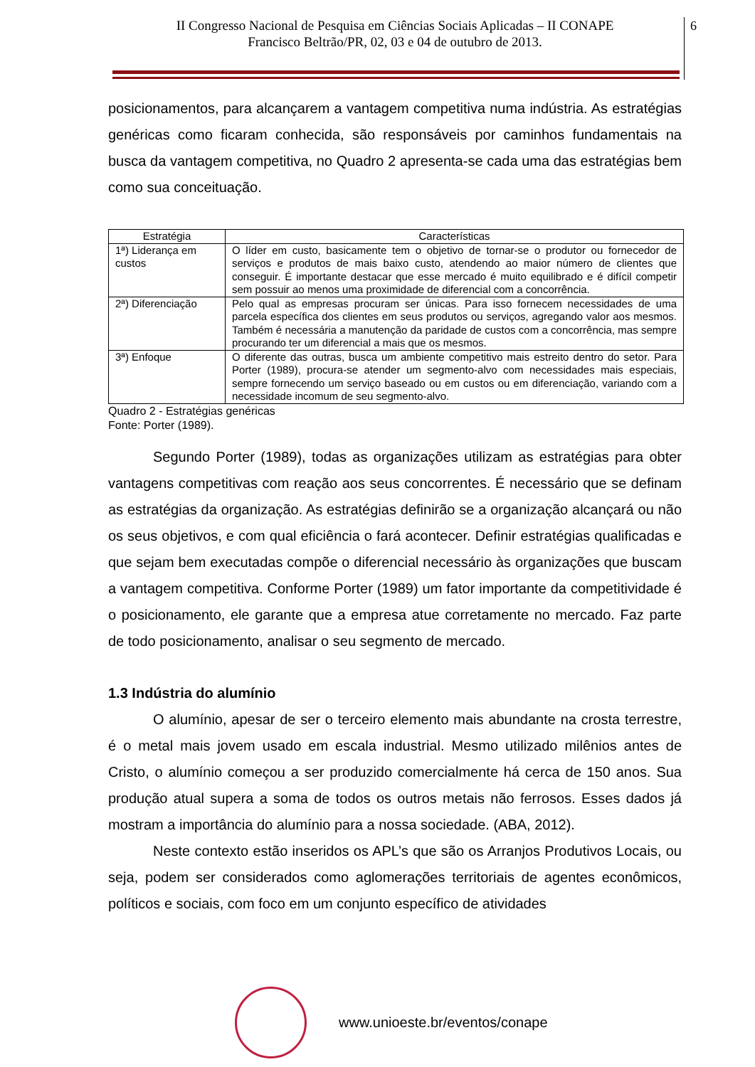II Congresso Nacional de Pesquisa em Ciências Sociais Aplicadas – II CONAPE
Francisco Beltrão/PR, 02, 03 e 04 de outubro de 2013.
6
posicionamentos, para alcançarem a vantagem competitiva numa indústria. As estratégias genéricas como ficaram conhecida, são responsáveis por caminhos fundamentais na busca da vantagem competitiva, no Quadro 2 apresenta-se cada uma das estratégias bem como sua conceituação.
| Estratégia | Características |
| --- | --- |
| 1ª) Liderança em custos | O líder em custo, basicamente tem o objetivo de tornar-se o produtor ou fornecedor de serviços e produtos de mais baixo custo, atendendo ao maior número de clientes que conseguir. É importante destacar que esse mercado é muito equilibrado e é difícil competir sem possuir ao menos uma proximidade de diferencial com a concorrência. |
| 2ª) Diferenciação | Pelo qual as empresas procuram ser únicas. Para isso fornecem necessidades de uma parcela específica dos clientes em seus produtos ou serviços, agregando valor aos mesmos. Também é necessária a manutenção da paridade de custos com a concorrência, mas sempre procurando ter um diferencial a mais que os mesmos. |
| 3ª) Enfoque | O diferente das outras, busca um ambiente competitivo mais estreito dentro do setor. Para Porter (1989), procura-se atender um segmento-alvo com necessidades mais especiais, sempre fornecendo um serviço baseado ou em custos ou em diferenciação, variando com a necessidade incomum de seu segmento-alvo. |
Quadro 2 - Estratégias genéricas
Fonte: Porter (1989).
Segundo Porter (1989), todas as organizações utilizam as estratégias para obter vantagens competitivas com reação aos seus concorrentes. É necessário que se definam as estratégias da organização. As estratégias definirão se a organização alcançará ou não os seus objetivos, e com qual eficiência o fará acontecer. Definir estratégias qualificadas e que sejam bem executadas compõe o diferencial necessário às organizações que buscam a vantagem competitiva. Conforme Porter (1989) um fator importante da competitividade é o posicionamento, ele garante que a empresa atue corretamente no mercado. Faz parte de todo posicionamento, analisar o seu segmento de mercado.
1.3 Indústria do alumínio
O alumínio, apesar de ser o terceiro elemento mais abundante na crosta terrestre, é o metal mais jovem usado em escala industrial. Mesmo utilizado milênios antes de Cristo, o alumínio começou a ser produzido comercialmente há cerca de 150 anos. Sua produção atual supera a soma de todos os outros metais não ferrosos. Esses dados já mostram a importância do alumínio para a nossa sociedade. (ABA, 2012).
Neste contexto estão inseridos os APL’s que são os Arranjos Produtivos Locais, ou seja, podem ser considerados como aglomerações territoriais de agentes econômicos, políticos e sociais, com foco em um conjunto específico de atividades
www.unioeste.br/eventos/conape